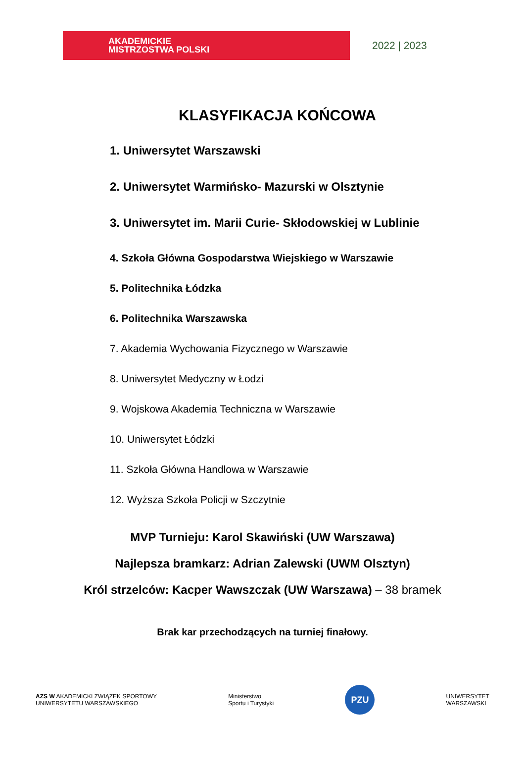AKADEMICKIE
MISTRZOSTWA POLSKI
2022 | 2023
KLASYFIKACJA KOŃCOWA
1. Uniwersytet Warszawski
2. Uniwersytet Warmińsko- Mazurski w Olsztynie
3. Uniwersytet im. Marii Curie- Skłodowskiej w Lublinie
4. Szkoła Główna Gospodarstwa Wiejskiego w Warszawie
5. Politechnika Łódzka
6. Politechnika Warszawska
7. Akademia Wychowania Fizycznego w Warszawie
8. Uniwersytet Medyczny w Łodzi
9. Wojskowa Akademia Techniczna w Warszawie
10. Uniwersytet Łódzki
11. Szkoła Główna Handlowa w Warszawie
12. Wyższa Szkoła Policji w Szczytnie
MVP Turnieju: Karol Skawiński (UW Warszawa)
Najlepsza bramkarz: Adrian Zalewski (UWM Olsztyn)
Król strzelców: Kacper Wawszczak (UW Warszawa) – 38 bramek
Brak kar przechodzących na turniej finałowy.
AZS W AKADEMICKI ZWIĄZEK SPORTOWY
UNIWERSYTETU WARSZAWSKIEGO
Ministerstwo
Sportu i Turystyki
PZU
UNIWERSYTET
WARSZAWSKI